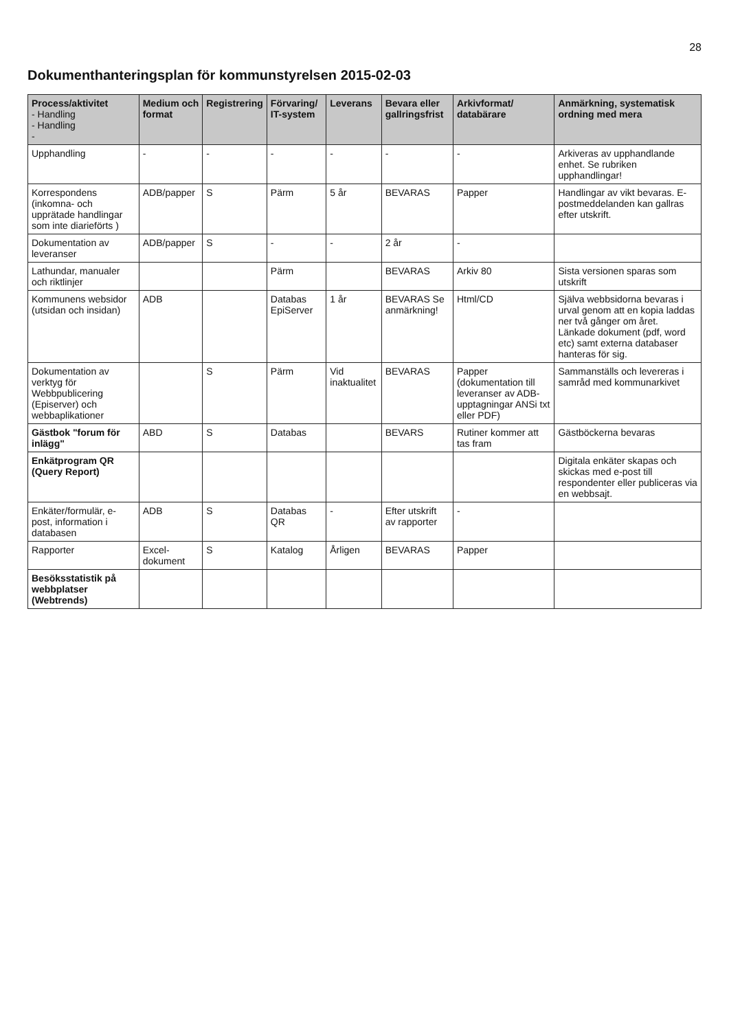28
Dokumenthanteringsplan för kommunstyrelsen 2015-02-03
| Process/aktivitet - Handling - Handling - | Medium och format | Registrering | Förvaring/ IT-system | Leverans | Bevara eller gallringsfrist | Arkivformat/ databärare | Anmärkning, systematisk ordning med mera |
| --- | --- | --- | --- | --- | --- | --- | --- |
| Upphandling | - | - | - | - | - | - | Arkiveras av upphandlande enhet. Se rubriken upphandlingar! |
| Korrespondens (inkomna- och upprätade handlingar som inte diarieförts ) | ADB/papper | S | Pärm | 5 år | BEVARAS | Papper | Handlingar av vikt bevaras. E-postmeddelanden kan gallras efter utskrift. |
| Dokumentation av leveranser | ADB/papper | S | - | - | 2 år | - | |
| Lathundar, manualer och riktlinjer | | | Pärm | | BEVARAS | Arkiv 80 | Sista versionen sparas som utskrift |
| Kommunens websidor (utsidan och insidan) | ADB | | Databas EpiServer | 1 år | BEVARAS Se anmärkning! | Html/CD | Själva webbsidorna bevaras i urval genom att en kopia laddas ner två gånger om året. Länkade dokument (pdf, word etc) samt externa databaser hanteras för sig. |
| Dokumentation av verktyg för Webbpublicering (Episerver) och webbaplikationer | | S | Pärm | Vid inaktualitet | BEVARAS | Papper (dokumentation till leveranser av ADB-upptagningar ANSi txt eller PDF) | Sammanställs och levereras i samråd med kommunarkivet |
| Gästbok "forum för inlägg" | ABD | S | Databas | | BEVARS | Rutiner kommer att tas fram | Gästböckerna bevaras |
| Enkätprogram QR (Query Report) | | | | | | | Digitala enkäter skapas och skickas med e-post till respondenter eller publiceras via en webbsajt. |
| Enkäter/formulär, e-post, information i databasen | ADB | S | Databas QR | - | Efter utskrift av rapporter | - | |
| Rapporter | Excel-dokument | S | Katalog | Årligen | BEVARAS | Papper | |
| Besöksstatistik på webbplatser (Webtrends) | | | | | | | |